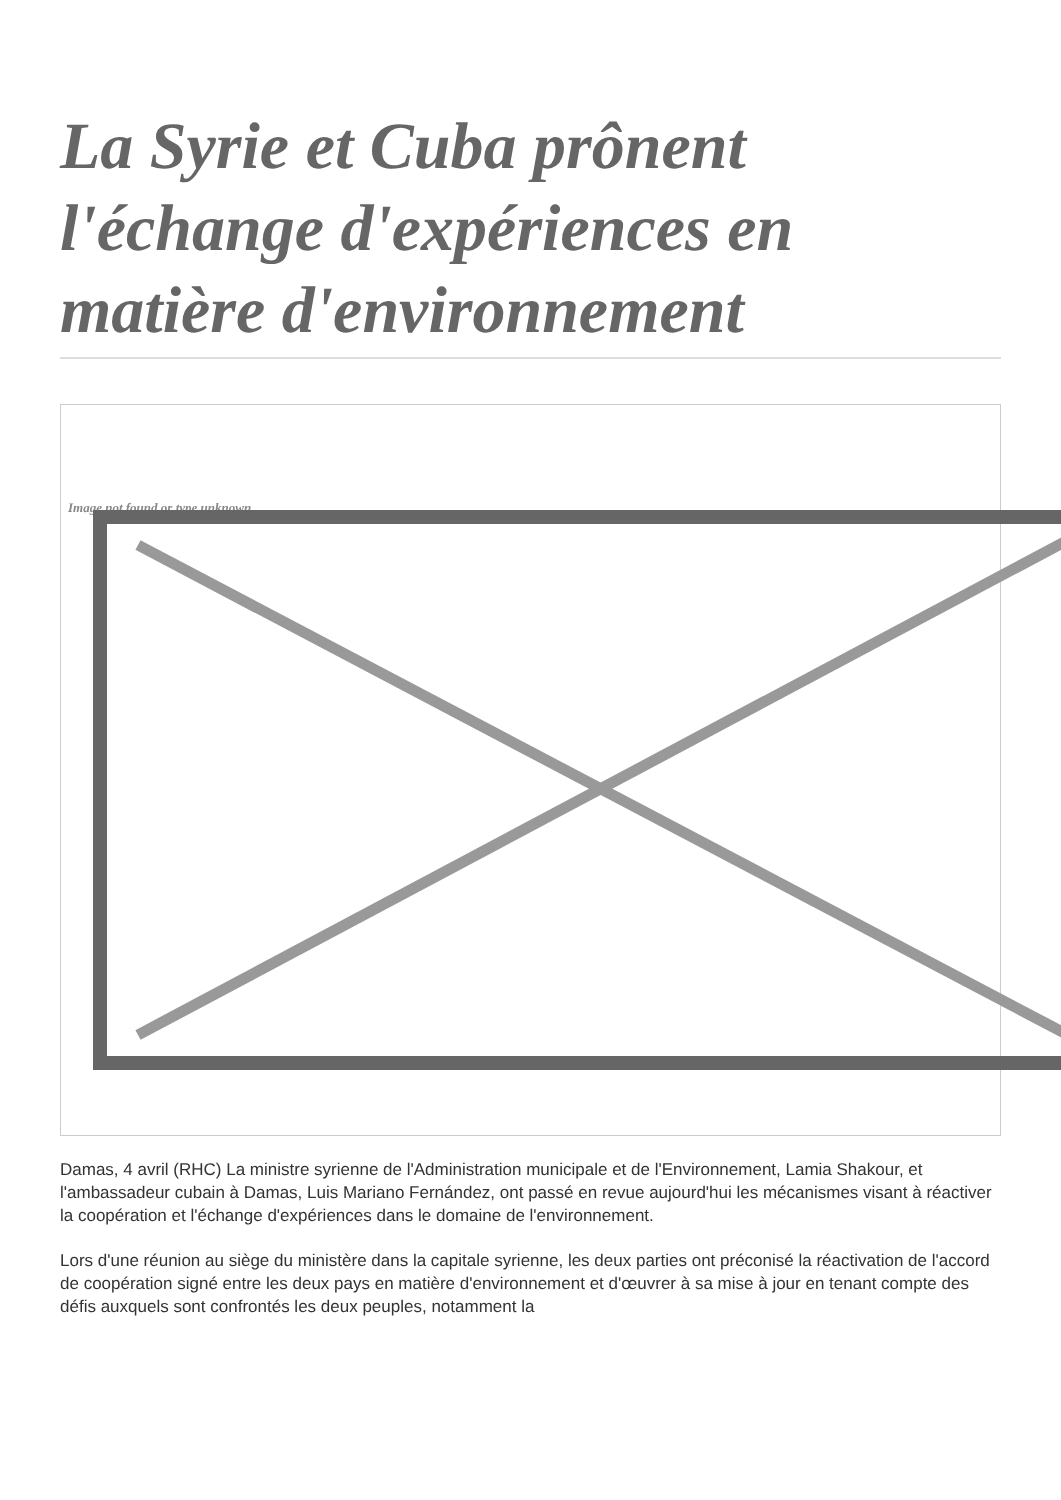La Syrie et Cuba prônent l'échange d'expériences en matière d'environnement
Image not found or type unknown
Damas, 4 avril (RHC) La ministre syrienne de l'Administration municipale et de l'Environnement, Lamia Shakour, et l'ambassadeur cubain à Damas, Luis Mariano Fernández, ont passé en revue aujourd'hui les mécanismes visant à réactiver la coopération et l'échange d'expériences dans le domaine de l'environnement.
Lors d'une réunion au siège du ministère dans la capitale syrienne, les deux parties ont préconisé la réactivation de l'accord de coopération signé entre les deux pays en matière d'environnement et d'œuvrer à sa mise à jour en tenant compte des défis auxquels sont confrontés les deux peuples, notamment la